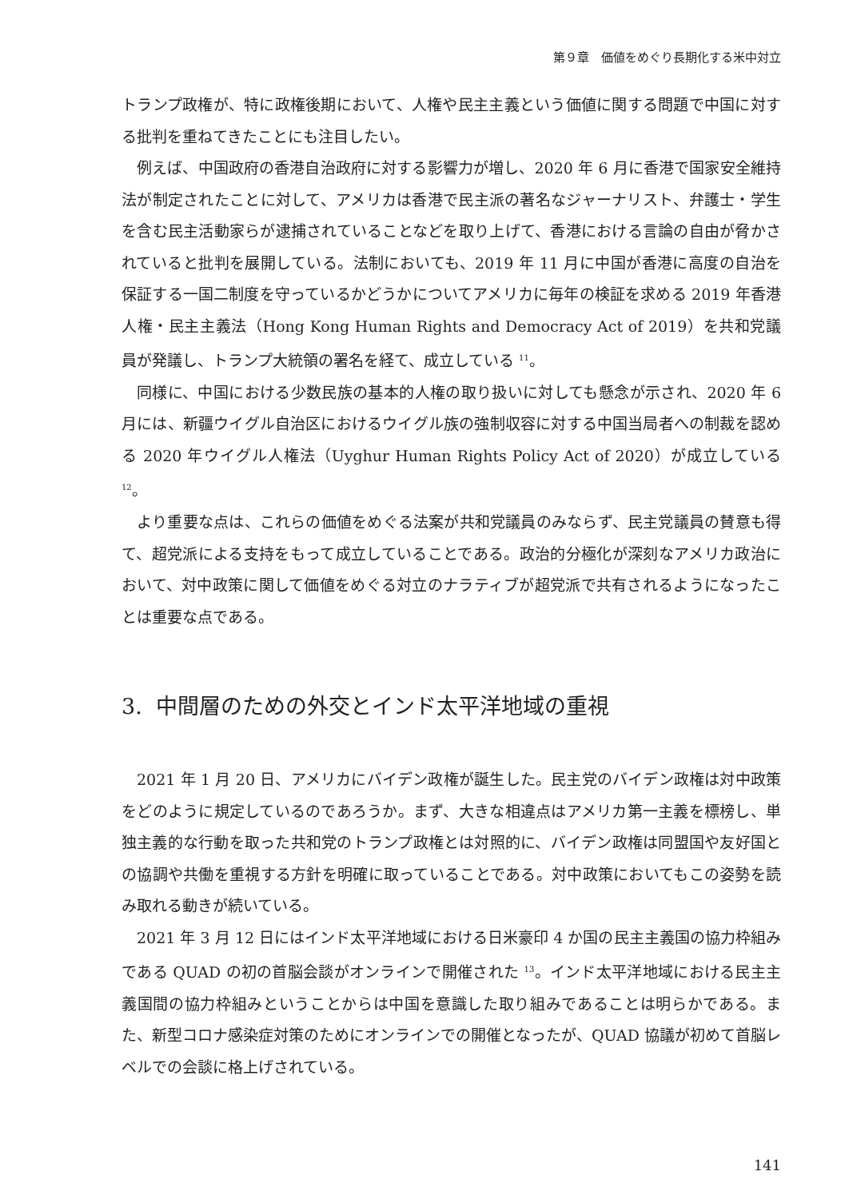第９章　価値をめぐり長期化する米中対立
トランプ政権が、特に政権後期において、人権や民主主義という価値に関する問題で中国に対する批判を重ねてきたことにも注目したい。
例えば、中国政府の香港自治政府に対する影響力が増し、2020 年 6 月に香港で国家安全維持法が制定されたことに対して、アメリカは香港で民主派の著名なジャーナリスト、弁護士・学生を含む民主活動家らが逮捕されていることなどを取り上げて、香港における言論の自由が脅かされていると批判を展開している。法制においても、2019 年 11 月に中国が香港に高度の自治を保証する一国二制度を守っているかどうかについてアメリカに毎年の検証を求める 2019 年香港人権・民主主義法（Hong Kong Human Rights and Democracy Act of 2019）を共和党議員が発議し、トランプ大統領の署名を経て、成立している <sup>11</sup>。
同様に、中国における少数民族の基本的人権の取り扱いに対しても懸念が示され、2020 年 6 月には、新疆ウイグル自治区におけるウイグル族の強制収容に対する中国当局者への制裁を認める 2020 年ウイグル人権法（Uyghur Human Rights Policy Act of 2020）が成立している <sup>12</sup>。
より重要な点は、これらの価値をめぐる法案が共和党議員のみならず、民主党議員の賛意も得て、超党派による支持をもって成立していることである。政治的分極化が深刻なアメリカ政治において、対中政策に関して価値をめぐる対立のナラティブが超党派で共有されるようになったことは重要な点である。
3. 中間層のための外交とインド太平洋地域の重視
2021 年 1 月 20 日、アメリカにバイデン政権が誕生した。民主党のバイデン政権は対中政策をどのように規定しているのであろうか。まず、大きな相違点はアメリカ第一主義を標榜し、単独主義的な行動を取った共和党のトランプ政権とは対照的に、バイデン政権は同盟国や友好国との協調や共働を重視する方針を明確に取っていることである。対中政策においてもこの姿勢を読み取れる動きが続いている。
2021 年 3 月 12 日にはインド太平洋地域における日米豪印 4 か国の民主主義国の協力枠組みである QUAD の初の首脳会談がオンラインで開催された <sup>13</sup>。インド太平洋地域における民主主義国間の協力枠組みということからは中国を意識した取り組みであることは明らかである。また、新型コロナ感染症対策のためにオンラインでの開催となったが、QUAD 協議が初めて首脳レベルでの会談に格上げされている。
141